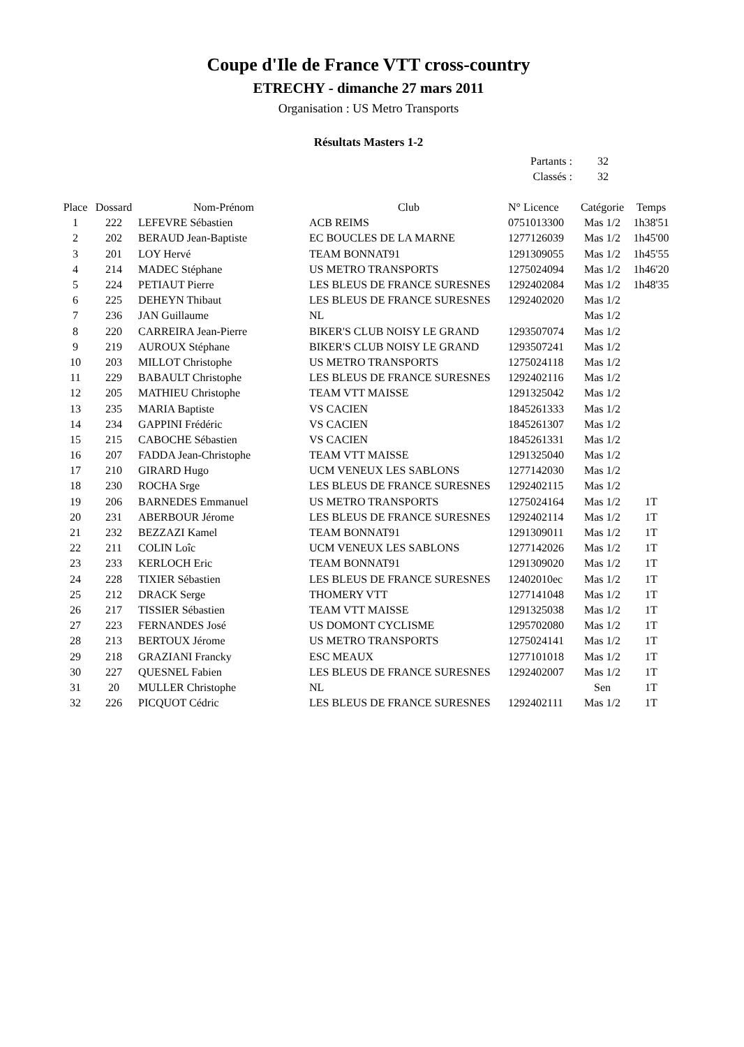Coupe d'Ile de France VTT cross-country
ETRECHY - dimanche 27 mars 2011
Organisation : US Metro Transports
Résultats Masters 1-2
Partants : 32
Classés : 32
| Place | Dossard | Nom-Prénom | Club | N° Licence | Catégorie | Temps |
| --- | --- | --- | --- | --- | --- | --- |
| 1 | 222 | LEFEVRE Sébastien | ACB REIMS | 0751013300 | Mas 1/2 | 1h38'51 |
| 2 | 202 | BERAUD Jean-Baptiste | EC BOUCLES DE LA MARNE | 1277126039 | Mas 1/2 | 1h45'00 |
| 3 | 201 | LOY Hervé | TEAM BONNAT91 | 1291309055 | Mas 1/2 | 1h45'55 |
| 4 | 214 | MADEC Stéphane | US METRO TRANSPORTS | 1275024094 | Mas 1/2 | 1h46'20 |
| 5 | 224 | PETIAUT Pierre | LES BLEUS DE FRANCE SURESNES | 1292402084 | Mas 1/2 | 1h48'35 |
| 6 | 225 | DEHEYN Thibaut | LES BLEUS DE FRANCE SURESNES | 1292402020 | Mas 1/2 | |
| 7 | 236 | JAN Guillaume | NL | | Mas 1/2 | |
| 8 | 220 | CARREIRA Jean-Pierre | BIKER'S CLUB NOISY LE GRAND | 1293507074 | Mas 1/2 | |
| 9 | 219 | AUROUX Stéphane | BIKER'S CLUB NOISY LE GRAND | 1293507241 | Mas 1/2 | |
| 10 | 203 | MILLOT Christophe | US METRO TRANSPORTS | 1275024118 | Mas 1/2 | |
| 11 | 229 | BABAULT Christophe | LES BLEUS DE FRANCE SURESNES | 1292402116 | Mas 1/2 | |
| 12 | 205 | MATHIEU Christophe | TEAM VTT MAISSE | 1291325042 | Mas 1/2 | |
| 13 | 235 | MARIA Baptiste | VS CACIEN | 1845261333 | Mas 1/2 | |
| 14 | 234 | GAPPINI Frédéric | VS CACIEN | 1845261307 | Mas 1/2 | |
| 15 | 215 | CABOCHE Sébastien | VS CACIEN | 1845261331 | Mas 1/2 | |
| 16 | 207 | FADDA Jean-Christophe | TEAM VTT MAISSE | 1291325040 | Mas 1/2 | |
| 17 | 210 | GIRARD Hugo | UCM VENEUX LES SABLONS | 1277142030 | Mas 1/2 | |
| 18 | 230 | ROCHA Srge | LES BLEUS DE FRANCE SURESNES | 1292402115 | Mas 1/2 | |
| 19 | 206 | BARNEDES Emmanuel | US METRO TRANSPORTS | 1275024164 | Mas 1/2 | 1T |
| 20 | 231 | ABERBOUR Jérome | LES BLEUS DE FRANCE SURESNES | 1292402114 | Mas 1/2 | 1T |
| 21 | 232 | BEZZAZI Kamel | TEAM BONNAT91 | 1291309011 | Mas 1/2 | 1T |
| 22 | 211 | COLIN Loîc | UCM VENEUX LES SABLONS | 1277142026 | Mas 1/2 | 1T |
| 23 | 233 | KERLOCH Eric | TEAM BONNAT91 | 1291309020 | Mas 1/2 | 1T |
| 24 | 228 | TIXIER Sébastien | LES BLEUS DE FRANCE SURESNES | 12402010ec | Mas 1/2 | 1T |
| 25 | 212 | DRACK Serge | THOMERY VTT | 1277141048 | Mas 1/2 | 1T |
| 26 | 217 | TISSIER Sébastien | TEAM VTT MAISSE | 1291325038 | Mas 1/2 | 1T |
| 27 | 223 | FERNANDES José | US DOMONT CYCLISME | 1295702080 | Mas 1/2 | 1T |
| 28 | 213 | BERTOUX Jérome | US METRO TRANSPORTS | 1275024141 | Mas 1/2 | 1T |
| 29 | 218 | GRAZIANI Francky | ESC MEAUX | 1277101018 | Mas 1/2 | 1T |
| 30 | 227 | QUESNEL Fabien | LES BLEUS DE FRANCE SURESNES | 1292402007 | Mas 1/2 | 1T |
| 31 | 20 | MULLER Christophe | NL | | Sen | 1T |
| 32 | 226 | PICQUOT Cédric | LES BLEUS DE FRANCE SURESNES | 1292402111 | Mas 1/2 | 1T |